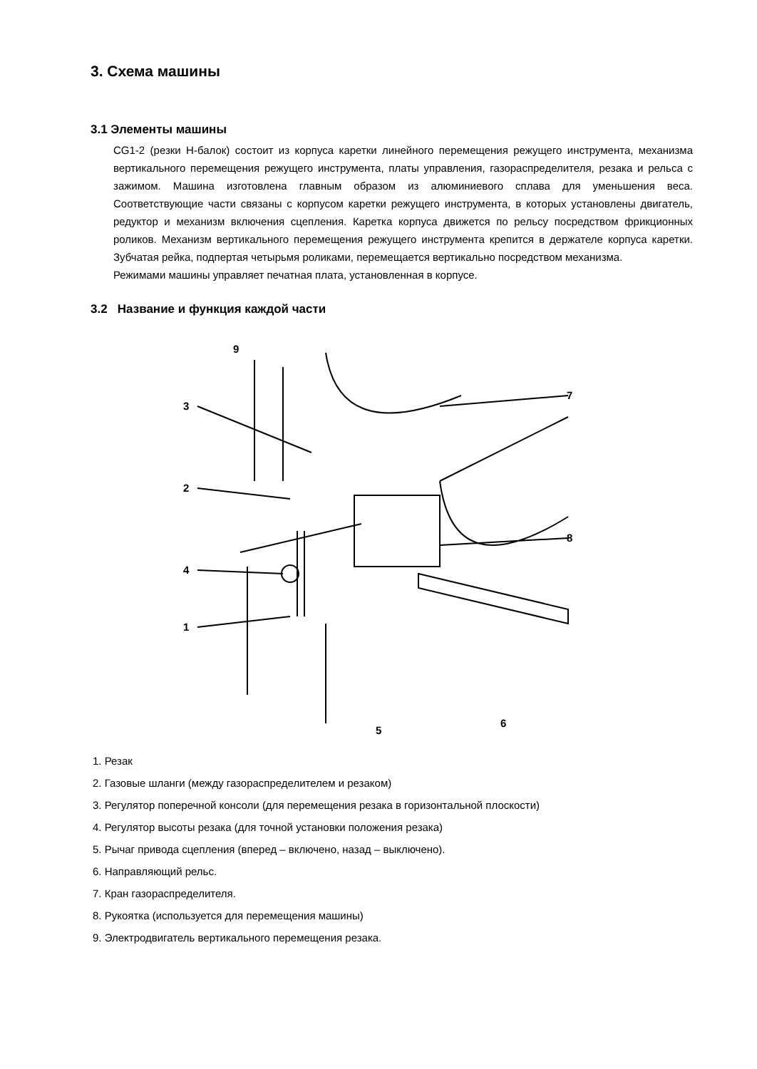3. Схема машины
3.1 Элементы машины
CG1-2 (резки H-балок) состоит из корпуса каретки линейного перемещения режущего инструмента, механизма вертикального перемещения режущего инструмента, платы управления, газораспределителя, резака и рельса с зажимом. Машина изготовлена главным образом из алюминиевого сплава для уменьшения веса. Соответствующие части связаны с корпусом каретки режущего инструмента, в которых установлены двигатель, редуктор и механизм включения сцепления. Каретка корпуса движется по рельсу посредством фрикционных роликов. Механизм вертикального перемещения режущего инструмента крепится в держателе корпуса каретки. Зубчатая рейка, подпертая четырьмя роликами, перемещается вертикально посредством механизма.
Режимами машины управляет печатная плата, установленная в корпусе.
3.2 Название и функция каждой части
9
3
2
4
1
7
8
5
6
1. Резак
2. Газовые шланги (между газораспределителем и резаком)
3. Регулятор поперечной консоли (для перемещения резака в горизонтальной плоскости)
4. Регулятор высоты резака (для точной установки положения резака)
5. Рычаг привода сцепления (вперед – включено, назад – выключено).
6. Направляющий рельс.
7. Кран газораспределителя.
8. Рукоятка (используется для перемещения машины)
9. Электродвигатель вертикального перемещения резака.